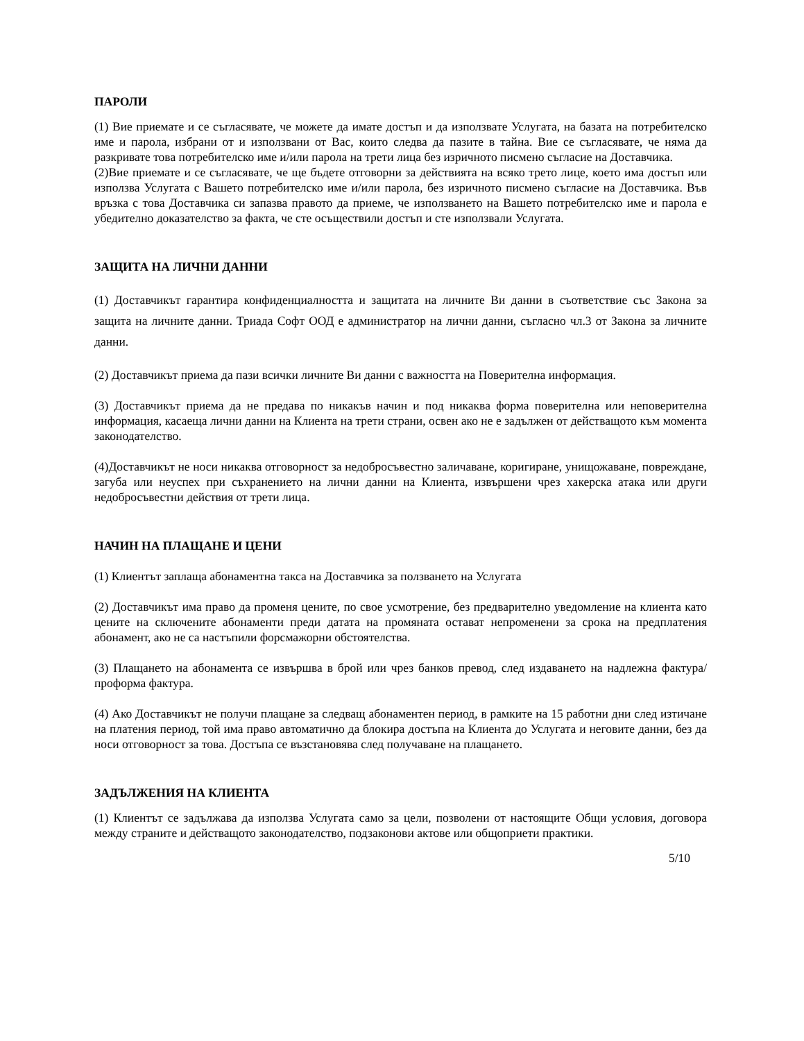ПАРОЛИ
(1) Вие приемате и се съгласявате, че можете да имате достъп и да използвате Услугата, на базата на потребителско име и парола, избрани от и използвани от Вас, които следва да пазите в тайна. Вие се съгласявате, че няма да разкривате това потребителско име и/или парола на трети лица без изричното писмено съгласие на Доставчика.
(2)Вие приемате и се съгласявате, че ще бъдете отговорни за действията на всяко трето лице, което има достъп или използва Услугата с Вашето потребителско име и/или парола, без изричното писмено съгласие на Доставчика. Във връзка с това Доставчика си запазва правото да приеме, че използването на Вашето потребителско име и парола е убедително доказателство за факта, че сте осъществили достъп и сте използвали Услугата.
ЗАЩИТА НА ЛИЧНИ ДАННИ
(1) Доставчикът гарантира конфиденциалността и защитата на личните Ви данни в съответствие със Закона за защита на личните данни. Триада Софт ООД е администратор на лични данни, съгласно чл.3 от Закона за личните данни.
(2) Доставчикът приема да пази всички личните Ви данни с важността на Поверителна информация.
(3) Доставчикът приема да не предава по никакъв начин и под никаква форма поверителна или неповерителна информация, касаеща лични данни на Клиента на трети страни, освен ако не е задължен от действащото към момента законодателство.
(4)Доставчикът не носи никаква отговорност за недобросъвестно заличаване, коригиране, унищожаване, повреждане, загуба или неуспех при съхранението на лични данни на Клиента, извършени чрез хакерска атака или други недобросъвестни действия от трети лица.
НАЧИН НА ПЛАЩАНЕ И ЦЕНИ
(1) Клиентът заплаща абонаментна такса на Доставчика за ползването на Услугата
(2) Доставчикът има право да променя цените, по свое усмотрение, без предварително уведомление на клиента като цените на сключените абонаменти преди датата на промяната остават непроменени за срока на предплатения абонамент, ако не са настъпили форсмажорни обстоятелства.
(3) Плащането на абонамента се извършва в брой или чрез банков превод, след издаването на надлежна фактура/проформа фактура.
(4) Ако Доставчикът не получи плащане за следващ абонаментен период, в рамките на 15 работни дни след изтичане на платения период, той има право автоматично да блокира достъпа на Клиента до Услугата и неговите данни, без да носи отговорност за това. Достъпа се възстановява след получаване на плащането.
ЗАДЪЛЖЕНИЯ НА КЛИЕНТА
(1) Клиентът се задължава да използва Услугата само за цели, позволени от настоящите Общи условия, договора между страните и действащото законодателство, подзаконови актове или общоприети практики.
5/10